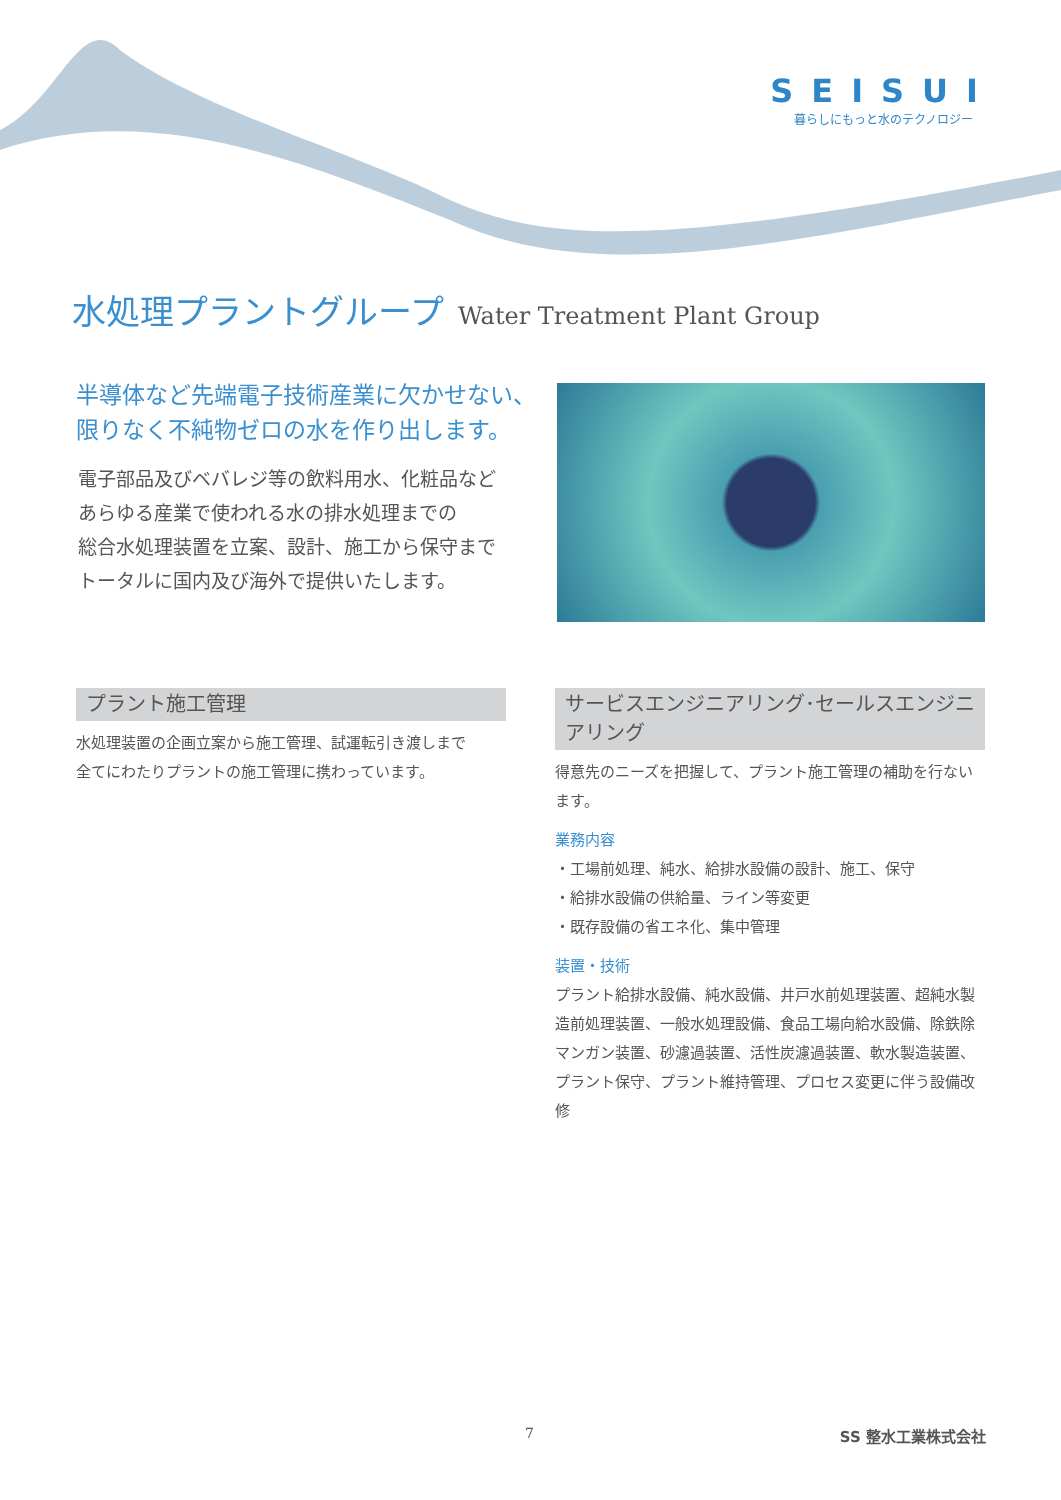SEISUI
暮らしにもっと水のテクノロジー
水処理プラントグループ Water Treatment Plant Group
半導体など先端電子技術産業に欠かせない、
限りなく不純物ゼロの水を作り出します。
電子部品及びベバレジ等の飲料用水、化粧品など
あらゆる産業で使われる水の排水処理までの
総合水処理装置を立案、設計、施工から保守まで
トータルに国内及び海外で提供いたします。
プラント施工管理
水処理装置の企画立案から施工管理、試運転引き渡しまで
全てにわたりプラントの施工管理に携わっています。
サービスエンジニアリング･セールスエンジニアリング
得意先のニーズを把握して、プラント施工管理の補助を行ないます。
業務内容
・工場前処理、純水、給排水設備の設計、施工、保守
・給排水設備の供給量、ライン等変更
・既存設備の省エネ化、集中管理
装置・技術
プラント給排水設備、純水設備、井戸水前処理装置、超純水製造前処理装置、一般水処理設備、食品工場向給水設備、除鉄除マンガン装置、砂濾過装置、活性炭濾過装置、軟水製造装置、プラント保守、プラント維持管理、プロセス変更に伴う設備改修
7 SS 整水工業株式会社